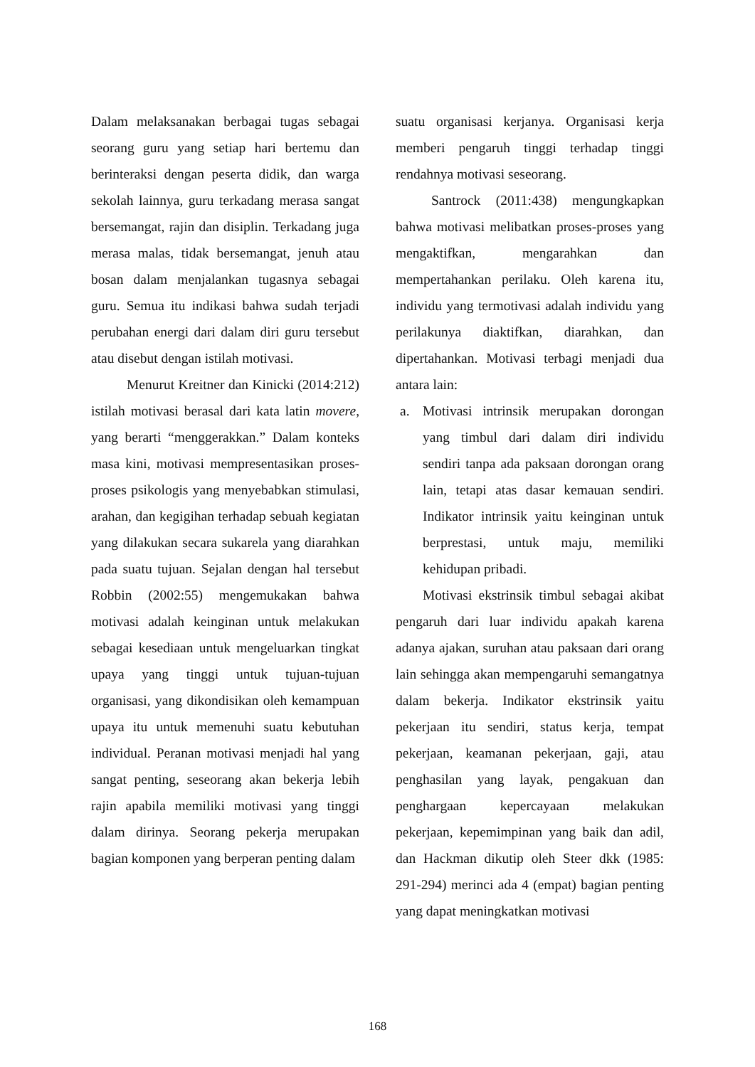Dalam melaksanakan berbagai tugas sebagai seorang guru yang setiap hari bertemu dan berinteraksi dengan peserta didik, dan warga sekolah lainnya, guru terkadang merasa sangat bersemangat, rajin dan disiplin. Terkadang juga merasa malas, tidak bersemangat, jenuh atau bosan dalam menjalankan tugasnya sebagai guru. Semua itu indikasi bahwa sudah terjadi perubahan energi dari dalam diri guru tersebut atau disebut dengan istilah motivasi.
Menurut Kreitner dan Kinicki (2014:212) istilah motivasi berasal dari kata latin movere, yang berarti “menggerakkan.” Dalam konteks masa kini, motivasi mempresentasikan proses-proses psikologis yang menyebabkan stimulasi, arahan, dan kegigihan terhadap sebuah kegiatan yang dilakukan secara sukarela yang diarahkan pada suatu tujuan. Sejalan dengan hal tersebut Robbin (2002:55) mengemukakan bahwa motivasi adalah keinginan untuk melakukan sebagai kesediaan untuk mengeluarkan tingkat upaya yang tinggi untuk tujuan-tujuan organisasi, yang dikondisikan oleh kemampuan upaya itu untuk memenuhi suatu kebutuhan individual. Peranan motivasi menjadi hal yang sangat penting, seseorang akan bekerja lebih rajin apabila memiliki motivasi yang tinggi dalam dirinya. Seorang pekerja merupakan bagian komponen yang berperan penting dalam
suatu organisasi kerjanya. Organisasi kerja memberi pengaruh tinggi terhadap tinggi rendahnya motivasi seseorang.
Santrock (2011:438) mengungkapkan bahwa motivasi melibatkan proses-proses yang mengaktifkan, mengarahkan dan mempertahankan perilaku. Oleh karena itu, individu yang termotivasi adalah individu yang perilakunya diaktifkan, diarahkan, dan dipertahankan. Motivasi terbagi menjadi dua antara lain:
a. Motivasi intrinsik merupakan dorongan yang timbul dari dalam diri individu sendiri tanpa ada paksaan dorongan orang lain, tetapi atas dasar kemauan sendiri. Indikator intrinsik yaitu keinginan untuk berprestasi, untuk maju, memiliki kehidupan pribadi.
Motivasi ekstrinsik timbul sebagai akibat pengaruh dari luar individu apakah karena adanya ajakan, suruhan atau paksaan dari orang lain sehingga akan mempengaruhi semangatnya dalam bekerja. Indikator ekstrinsik yaitu pekerjaan itu sendiri, status kerja, tempat pekerjaan, keamanan pekerjaan, gaji, atau penghasilan yang layak, pengakuan dan penghargaan kepercayaan melakukan pekerjaan, kepemimpinan yang baik dan adil, dan Hackman dikutip oleh Steer dkk (1985: 291-294) merinci ada 4 (empat) bagian penting yang dapat meningkatkan motivasi
168